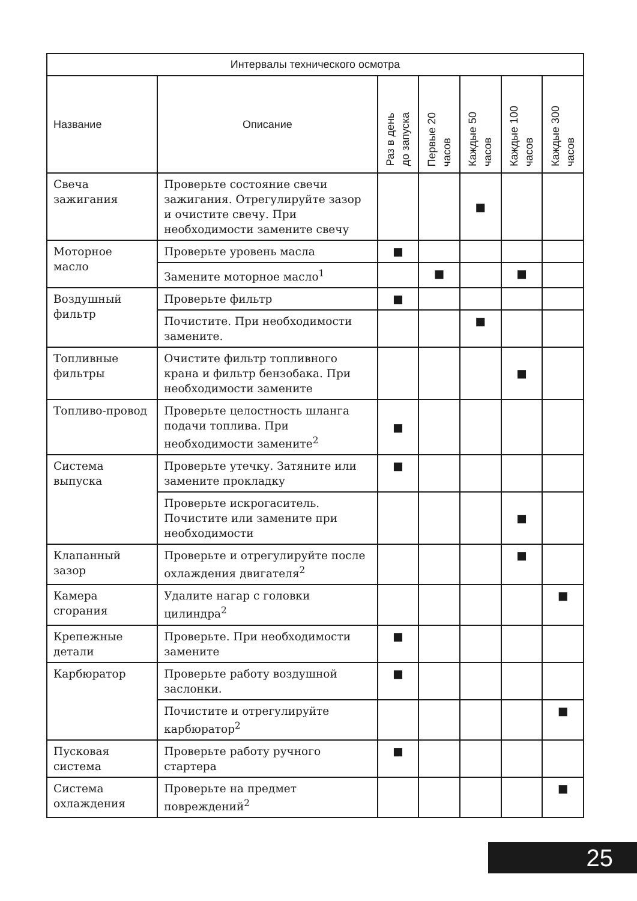| Интервалы технического осмотра | | | | | | |
| --- | --- | --- | --- | --- | --- | --- |
| Название | Описание | Раз в день до запуска | Первые 20 часов | Каждые 50 часов | Каждые 100 часов | Каждые 300 часов |
| Свеча зажигания | Проверьте состояние свечи зажигания. Отрегулируйте зазор и очистите свечу. При необходимости замените свечу | | | ■ | | |
| Моторное масло | Проверьте уровень масла | ■ | | | | |
| | Замените моторное масло<sup>1</sup> | | ■ | | ■ | |
| Воздушный фильтр | Проверьте фильтр | ■ | | | | |
| | Почистите. При необходимости замените. | | | ■ | | |
| Топливные фильтры | Очистите фильтр топливного крана и фильтр бензобака. При необходимости замените | | | | ■ | |
| Топливо-провод | Проверьте целостность шланга подачи топлива. При необходимости замените<sup>2</sup> | ■ | | | | |
| Система выпуска | Проверьте утечку. Затяните или замените прокладку | ■ | | | | |
| | Проверьте искрогаситель. Почистите или замените при необходимости | | | | ■ | |
| Клапанный зазор | Проверьте и отрегулируйте после охлаждения двигателя<sup>2</sup> | | | | ■ | |
| Камера сгорания | Удалите нагар с головки цилиндра<sup>2</sup> | | | | | ■ |
| Крепежные детали | Проверьте. При необходимости замените | ■ | | | | |
| Карбюратор | Проверьте работу воздушной заслонки. | ■ | | | | |
| | Почистите и отрегулируйте карбюратор<sup>2</sup> | | | | | ■ |
| Пусковая система | Проверьте работу ручного стартера | ■ | | | | |
| Система охлаждения | Проверьте на предмет повреждений<sup>2</sup> | | | | | ■ |
25